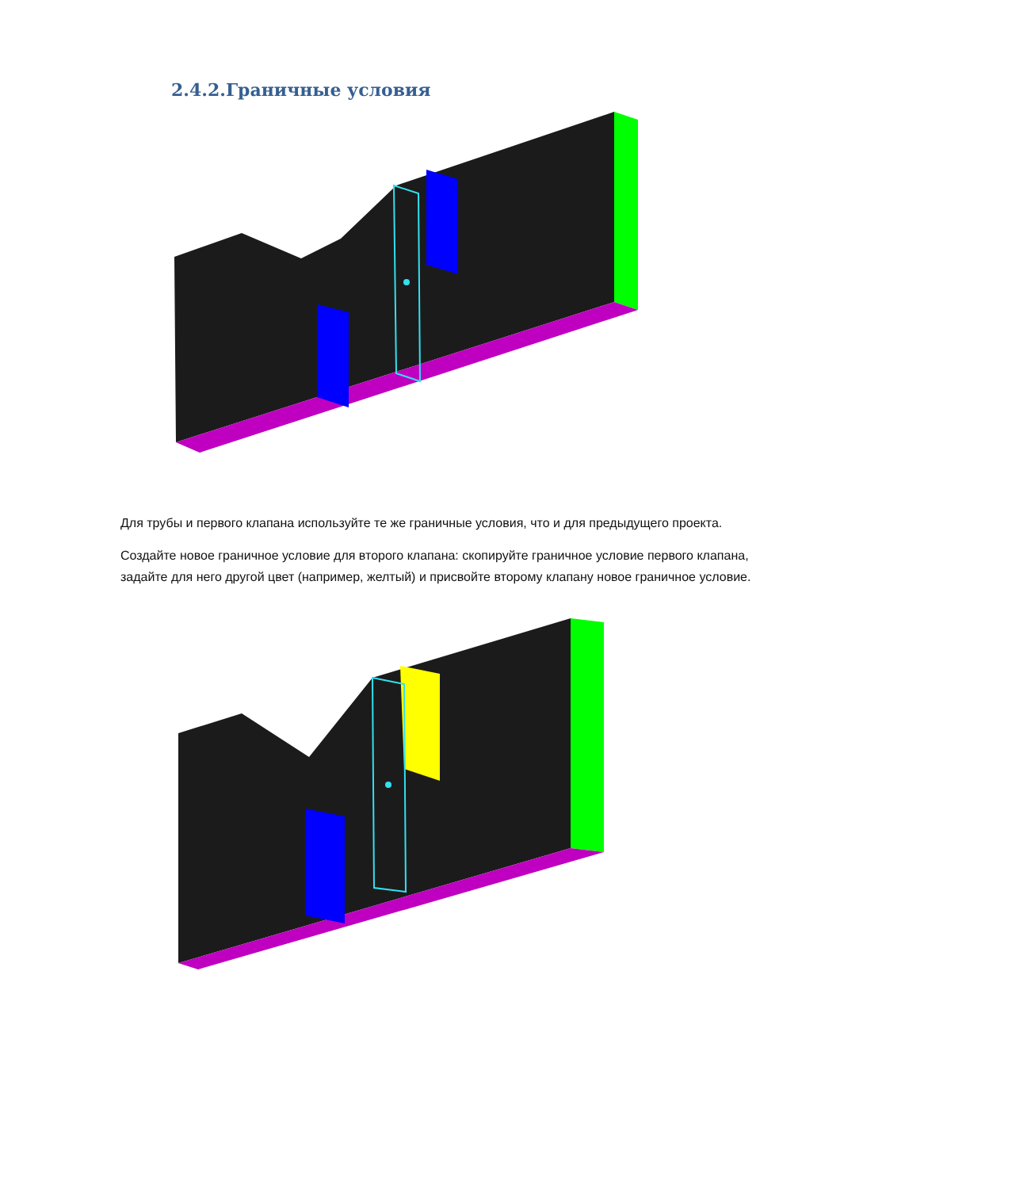2.4.2.Граничные условия
Для трубы и первого клапана используйте те же граничные условия, что и для предыдущего проекта.
Создайте новое граничное условие для второго клапана: скопируйте граничное условие первого клапана, задайте для него другой цвет (например, желтый) и присвойте второму клапану новое граничное условие.